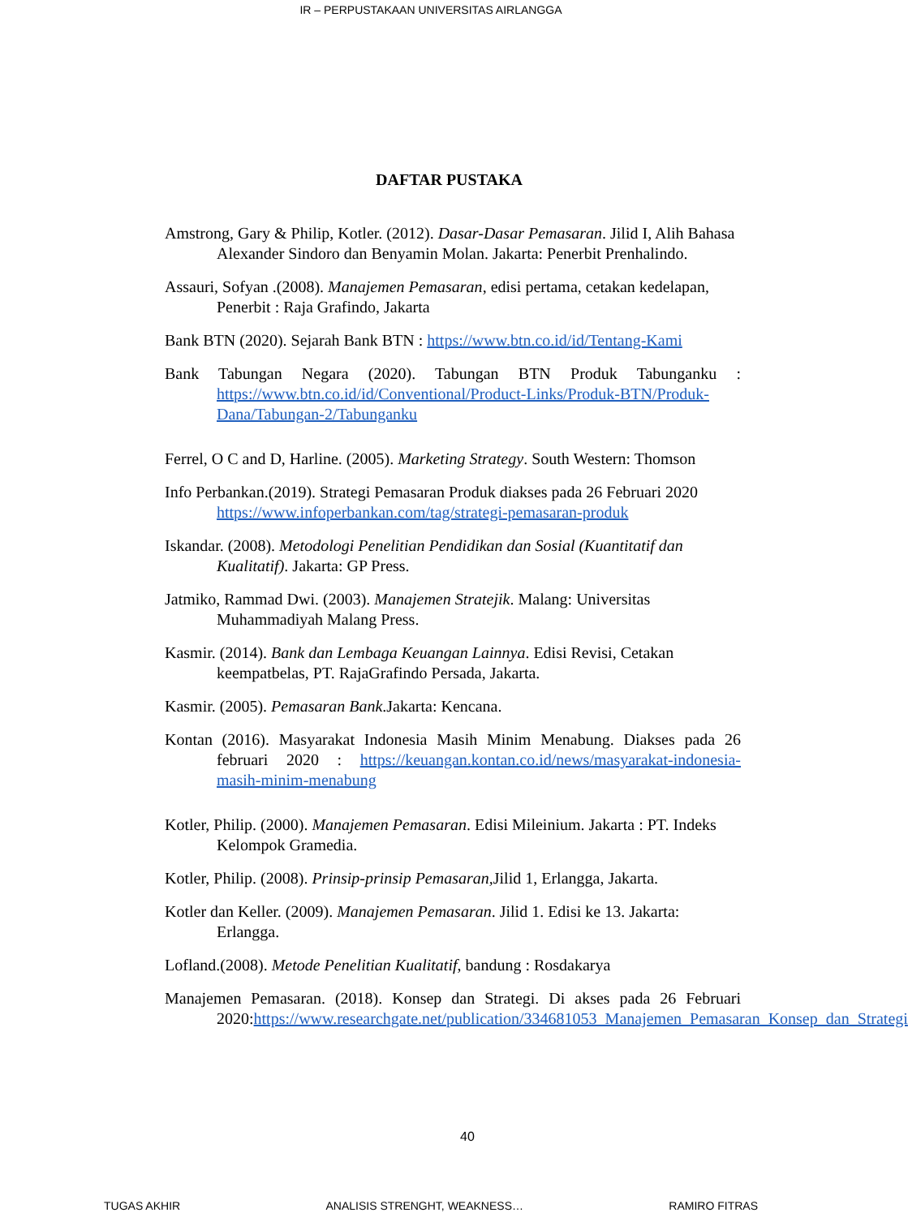IR – PERPUSTAKAAN UNIVERSITAS AIRLANGGA
DAFTAR PUSTAKA
Amstrong, Gary & Philip, Kotler. (2012). Dasar-Dasar Pemasaran. Jilid I, Alih Bahasa Alexander Sindoro dan Benyamin Molan. Jakarta: Penerbit Prenhalindo.
Assauri, Sofyan .(2008). Manajemen Pemasaran, edisi pertama, cetakan kedelapan, Penerbit : Raja Grafindo, Jakarta
Bank BTN (2020). Sejarah Bank BTN : https://www.btn.co.id/id/Tentang-Kami
Bank Tabungan Negara (2020). Tabungan BTN Produk Tabunganku : https://www.btn.co.id/id/Conventional/Product-Links/Produk-BTN/Produk-Dana/Tabungan-2/Tabunganku
Ferrel, O C and D, Harline. (2005). Marketing Strategy. South Western: Thomson
Info Perbankan.(2019). Strategi Pemasaran Produk diakses pada 26 Februari 2020 https://www.infoperbankan.com/tag/strategi-pemasaran-produk
Iskandar. (2008). Metodologi Penelitian Pendidikan dan Sosial (Kuantitatif dan Kualitatif). Jakarta: GP Press.
Jatmiko, Rammad Dwi. (2003). Manajemen Stratejik. Malang: Universitas Muhammadiyah Malang Press.
Kasmir. (2014). Bank dan Lembaga Keuangan Lainnya. Edisi Revisi, Cetakan keempatbelas, PT. RajaGrafindo Persada, Jakarta.
Kasmir. (2005). Pemasaran Bank.Jakarta: Kencana.
Kontan (2016). Masyarakat Indonesia Masih Minim Menabung. Diakses pada 26 februari 2020 : https://keuangan.kontan.co.id/news/masyarakat-indonesia-masih-minim-menabung
Kotler, Philip. (2000). Manajemen Pemasaran. Edisi Mileinium. Jakarta : PT. Indeks Kelompok Gramedia.
Kotler, Philip. (2008). Prinsip-prinsip Pemasaran, Jilid 1, Erlangga, Jakarta.
Kotler dan Keller. (2009). Manajemen Pemasaran. Jilid 1. Edisi ke 13. Jakarta: Erlangga.
Lofland.(2008). Metode Penelitian Kualitatif, bandung : Rosdakarya
Manajemen Pemasaran. (2018). Konsep dan Strategi. Di akses pada 26 Februari 2020:https://www.researchgate.net/publication/334681053_Manajemen_Pemasaran_Konsep_dan_Strategi
40
TUGAS AKHIR ANALISIS STRENGHT, WEAKNESS… RAMIRO FITRAS